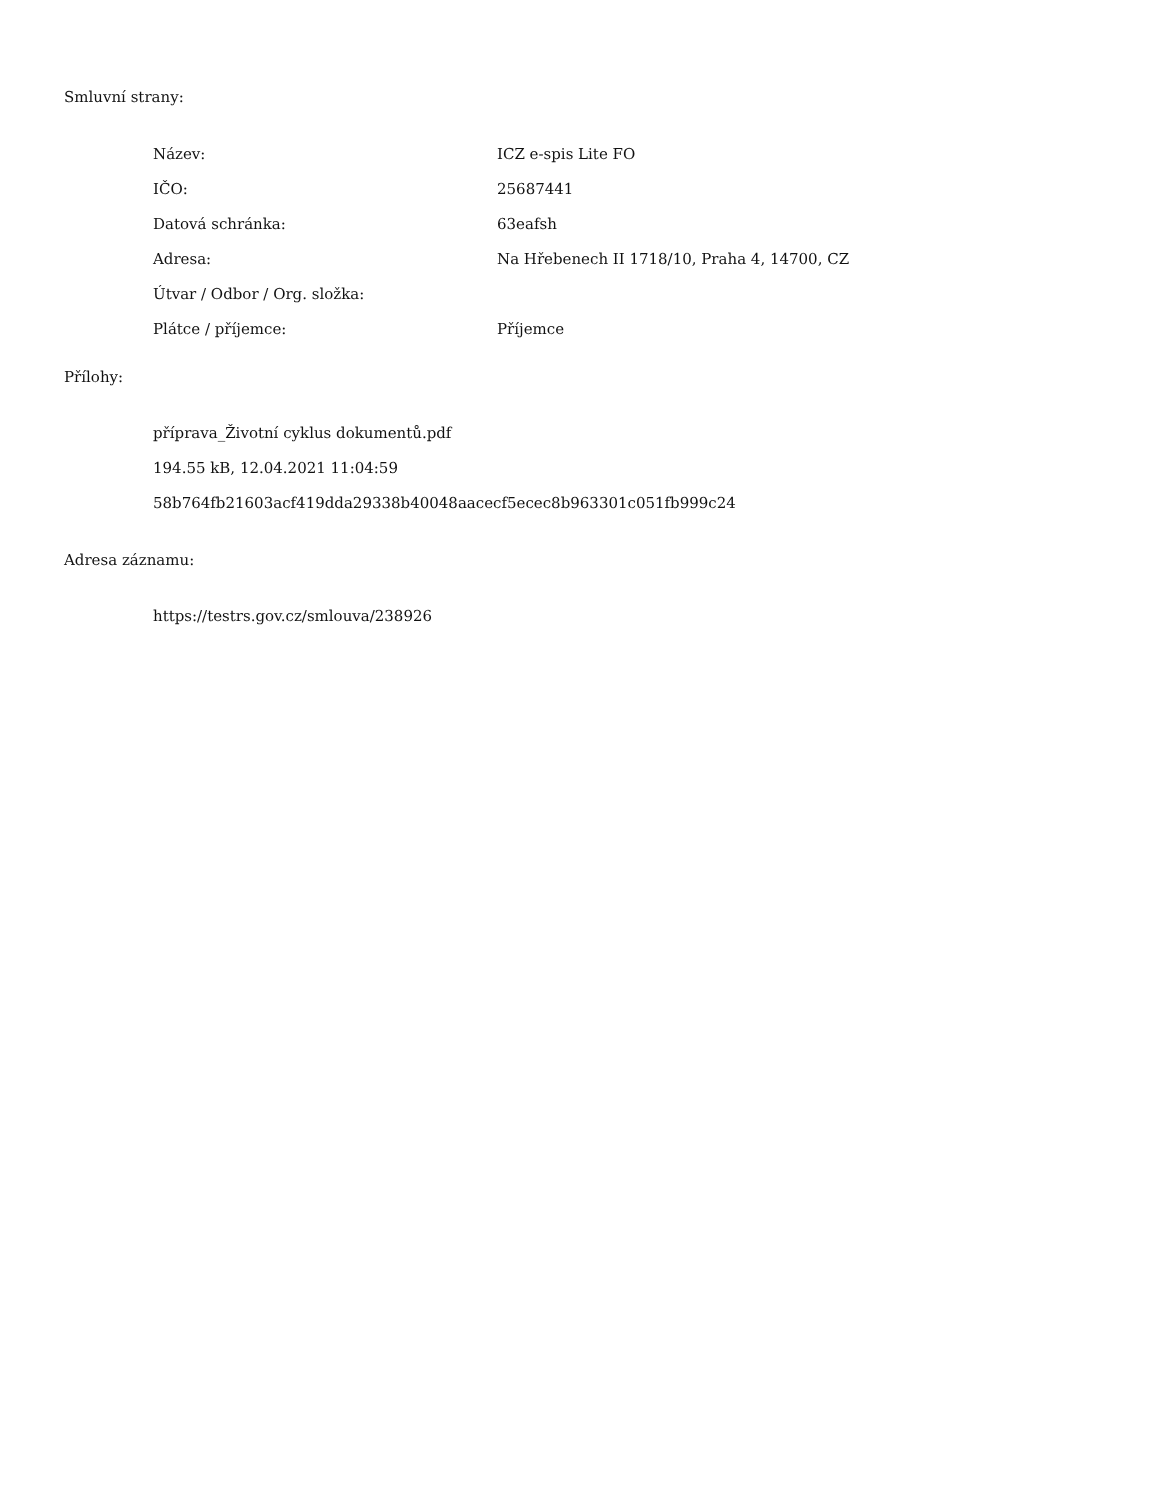Smluvní strany:
| Název: | ICZ e-spis Lite FO |
| IČO: | 25687441 |
| Datová schránka: | 63eafsh |
| Adresa: | Na Hřebenech II 1718/10, Praha 4, 14700, CZ |
| Útvar / Odbor / Org. složka: | |
| Plátce / příjemce: | Příjemce |
Přílohy:
příprava_Životní cyklus dokumentů.pdf
194.55 kB, 12.04.2021 11:04:59
58b764fb21603acf419dda29338b40048aacecf5ecec8b963301c051fb999c24
Adresa záznamu:
https://testrs.gov.cz/smlouva/238926